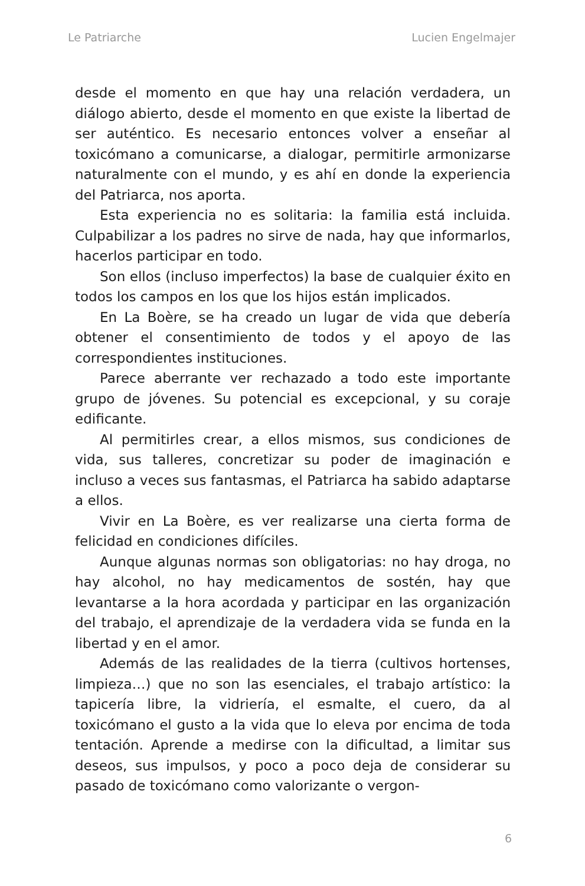Le Patriarche Lucien Engelmajer
desde el momento en que hay una relación verdadera, un diálogo abierto, desde el momento en que existe la libertad de ser auténtico. Es necesario entonces volver a enseñar al toxicómano a comunicarse, a dialogar, permitirle armonizarse naturalmente con el mundo, y es ahí en donde la experiencia del Patriarca, nos aporta.
Esta experiencia no es solitaria: la familia está incluida. Culpabilizar a los padres no sirve de nada, hay que informarlos, hacerlos participar en todo.
Son ellos (incluso imperfectos) la base de cualquier éxito en todos los campos en los que los hijos están implicados.
En La Boère, se ha creado un lugar de vida que debería obtener el consentimiento de todos y el apoyo de las correspondientes instituciones.
Parece aberrante ver rechazado a todo este importante grupo de jóvenes. Su potencial es excepcional, y su coraje edificante.
Al permitirles crear, a ellos mismos, sus condiciones de vida, sus talleres, concretizar su poder de imaginación e incluso a veces sus fantasmas, el Patriarca ha sabido adaptarse a ellos.
Vivir en La Boère, es ver realizarse una cierta forma de felicidad en condiciones difíciles.
Aunque algunas normas son obligatorias: no hay droga, no hay alcohol, no hay medicamentos de sostén, hay que levantarse a la hora acordada y participar en las organización del trabajo, el aprendizaje de la verdadera vida se funda en la libertad y en el amor.
Además de las realidades de la tierra (cultivos hortenses, limpieza…) que no son las esenciales, el trabajo artístico: la tapicería libre, la vidriería, el esmalte, el cuero, da al toxicómano el gusto a la vida que lo eleva por encima de toda tentación. Aprende a medirse con la dificultad, a limitar sus deseos, sus impulsos, y poco a poco deja de considerar su pasado de toxicómano como valorizante o vergon-
6